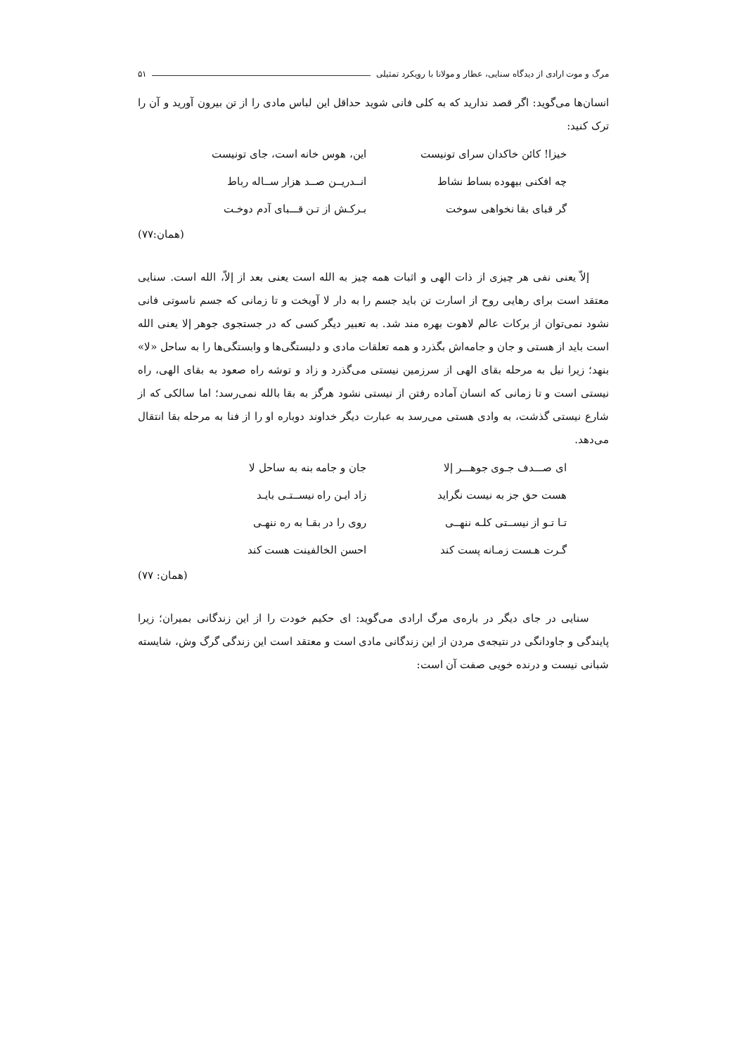مرگ و موت ارادی از دیدگاه سنایی، عطار و مولانا با رویکرد تمثیلی ۵۱
انسان‌ها می‌گوید: اگر قصد ندارید که به کلی فانی شوید حداقل این لباس مادی را از تن بیرون آورید و آن را ترک کنید:
خیزا! کائن خاکدان سرای تونیست
این، هوس خانه است، جای تونیست
چه افکنی بیهوده بساط نشاط
انــدریــن صــد هزار ســاله رباط
گر قبای بقا نخواهی سوخت
بـرکـش از تـن قـــبای آدم دوخـت
(همان:۷۷)
إلاّ یعنی نفی هر چیزی از ذات الهی و اثبات همه چیز به الله است یعنی بعد از إلاّ، الله است. سنایی معتقد است برای رهایی روح از اسارت تن باید جسم را به دار لا آویخت و تا زمانی که جسم ناسوتی فانی نشود نمی‌توان از برکات عالم لاهوت بهره مند شد. به تعبیر دیگر کسی که در جستجوی جوهر إلا یعنی الله است باید از هستی و جان و جامه‌اش بگذرد و همه تعلقات مادی و دلبستگی‌ها و وابستگی‌ها را به ساحل «لا» بنهد؛ زیرا نیل به مرحله بقای الهی از سرزمین نیستی می‌گذرد و زاد و توشه راه صعود به بقای الهی، راه نیستی است و تا زمانی که انسان آماده رفتن از نیستی نشود هرگز به بقا بالله نمی‌رسد؛ اما سالکی که از شارع نیستی گذشت، به وادی هستی می‌رسد به عبارت دیگر خداوند دوباره او را از فنا به مرحله بقا انتقال می‌دهد.
ای صـــدف جـوی جوهـــر إلا
جان و جامه بنه به ساحل لا
هست حق جز به نیست نگراید
زاد ایـن راه نیســتـی بایـد
تـا تـو از نیســتی کلـه ننهــی
روی را در بقـا به ره ننهـی
گـرت هـست زمـانه پست کند
احسن الخالفینت هست کند
(همان: ۷۷)
سنایی در جای دیگر در باره‌ی مرگ ارادی می‌گوید: ای حکیم خودت را از این زندگانی بمیران؛ زیرا پایندگی و جاودانگی در نتیجه‌ی مردن از این زندگانی مادی است و معتقد است این زندگی گرگ وش، شایسته شبانی نیست و درنده خویی صفت آن است: